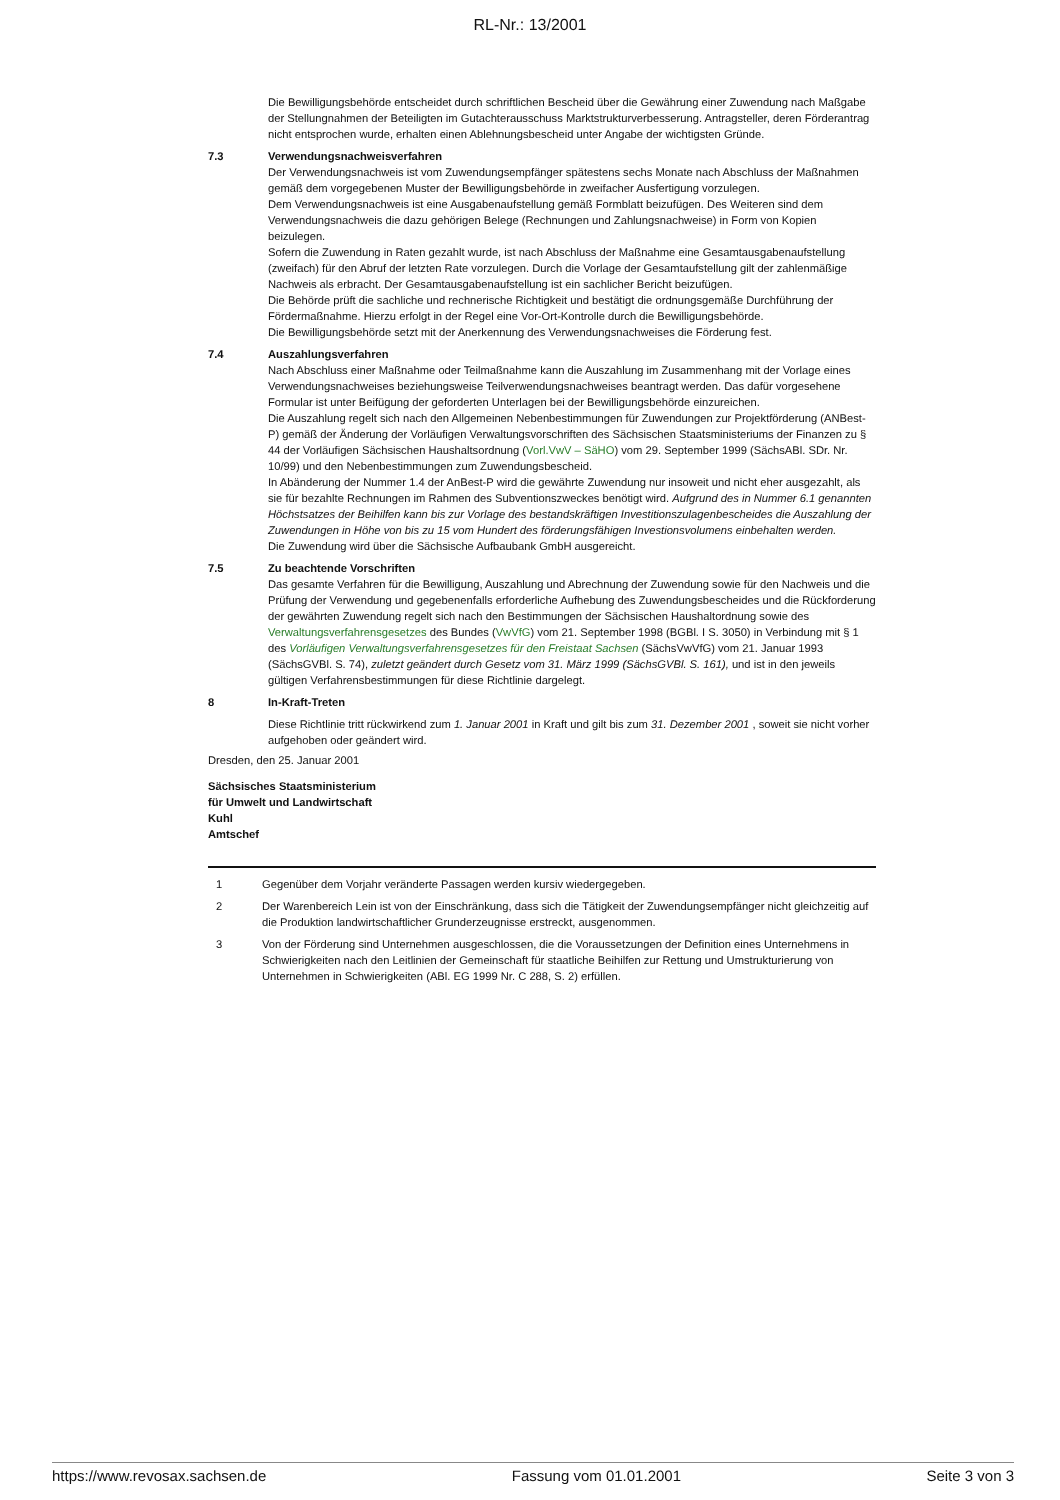RL-Nr.: 13/2001
Die Bewilligungsbehörde entscheidet durch schriftlichen Bescheid über die Gewährung einer Zuwendung nach Maßgabe der Stellungnahmen der Beteiligten im Gutachterausschuss Marktstrukturverbesserung. Antragsteller, deren Förderantrag nicht entsprochen wurde, erhalten einen Ablehnungsbescheid unter Angabe der wichtigsten Gründe.
7.3 Verwendungsnachweisverfahren
Der Verwendungsnachweis ist vom Zuwendungsempfänger spätestens sechs Monate nach Abschluss der Maßnahmen gemäß dem vorgegebenen Muster der Bewilligungsbehörde in zweifacher Ausfertigung vorzulegen.
Dem Verwendungsnachweis ist eine Ausgabenaufstellung gemäß Formblatt beizufügen. Des Weiteren sind dem Verwendungsnachweis die dazu gehörigen Belege (Rechnungen und Zahlungsnachweise) in Form von Kopien beizulegen.
Sofern die Zuwendung in Raten gezahlt wurde, ist nach Abschluss der Maßnahme eine Gesamtausgabenaufstellung (zweifach) für den Abruf der letzten Rate vorzulegen. Durch die Vorlage der Gesamtaufstellung gilt der zahlenmäßige Nachweis als erbracht. Der Gesamtausgabenaufstellung ist ein sachlicher Bericht beizufügen.
Die Behörde prüft die sachliche und rechnerische Richtigkeit und bestätigt die ordnungsgemäße Durchführung der Fördermaßnahme. Hierzu erfolgt in der Regel eine Vor-Ort-Kontrolle durch die Bewilligungsbehörde.
Die Bewilligungsbehörde setzt mit der Anerkennung des Verwendungsnachweises die Förderung fest.
7.4 Auszahlungsverfahren
Nach Abschluss einer Maßnahme oder Teilmaßnahme kann die Auszahlung im Zusammenhang mit der Vorlage eines Verwendungsnachweises beziehungsweise Teilverwendungsnachweises beantragt werden. Das dafür vorgesehene Formular ist unter Beifügung der geforderten Unterlagen bei der Bewilligungsbehörde einzureichen.
Die Auszahlung regelt sich nach den Allgemeinen Nebenbestimmungen für Zuwendungen zur Projektförderung (ANBest-P) gemäß der Änderung der Vorläufigen Verwaltungsvorschriften des Sächsischen Staatsministeriums der Finanzen zu § 44 der Vorläufigen Sächsischen Haushaltsordnung (Vorl.VwV – SäHO) vom 29. September 1999 (SächsABl. SDr. Nr. 10/99) und den Nebenbestimmungen zum Zuwendungsbescheid.
In Abänderung der Nummer 1.4 der AnBest-P wird die gewährte Zuwendung nur insoweit und nicht eher ausgezahlt, als sie für bezahlte Rechnungen im Rahmen des Subventionszweckes benötigt wird. Aufgrund des in Nummer 6.1 genannten Höchstsatzes der Beihilfen kann bis zur Vorlage des bestandskräftigen Investitionszulagenbescheides die Auszahlung der Zuwendungen in Höhe von bis zu 15 vom Hundert des förderungsfähigen Investionsvolumens einbehalten werden.
Die Zuwendung wird über die Sächsische Aufbaubank GmbH ausgereicht.
7.5 Zu beachtende Vorschriften
Das gesamte Verfahren für die Bewilligung, Auszahlung und Abrechnung der Zuwendung sowie für den Nachweis und die Prüfung der Verwendung und gegebenenfalls erforderliche Aufhebung des Zuwendungsbescheides und die Rückforderung der gewährten Zuwendung regelt sich nach den Bestimmungen der Sächsischen Haushaltordnung sowie des Verwaltungsverfahrensgesetzes des Bundes (VwVfG) vom 21. September 1998 (BGBl. I S. 3050) in Verbindung mit § 1 des Vorläufigen Verwaltungsverfahrensgesetzes für den Freistaat Sachsen (SächsVwVfG) vom 21. Januar 1993 (SächsGVBl. S. 74), zuletzt geändert durch Gesetz vom 31. März 1999 (SächsGVBl. S. 161), und ist in den jeweils gültigen Verfahrensbestimmungen für diese Richtlinie dargelegt.
8 In-Kraft-Treten
Diese Richtlinie tritt rückwirkend zum 1. Januar 2001 in Kraft und gilt bis zum 31. Dezember 2001 , soweit sie nicht vorher aufgehoben oder geändert wird.
Dresden, den 25. Januar 2001
Sächsisches Staatsministerium
für Umwelt und Landwirtschaft
Kuhl
Amtschef
1 Gegenüber dem Vorjahr veränderte Passagen werden kursiv wiedergegeben.
2 Der Warenbereich Lein ist von der Einschränkung, dass sich die Tätigkeit der Zuwendungsempfänger nicht gleichzeitig auf die Produktion landwirtschaftlicher Grunderzeugnisse erstreckt, ausgenommen.
3 Von der Förderung sind Unternehmen ausgeschlossen, die die Voraussetzungen der Definition eines Unternehmens in Schwierigkeiten nach den Leitlinien der Gemeinschaft für staatliche Beihilfen zur Rettung und Umstrukturierung von Unternehmen in Schwierigkeiten (ABl. EG 1999 Nr. C 288, S. 2) erfüllen.
https://www.revosax.sachsen.de Fassung vom 01.01.2001 Seite 3 von 3